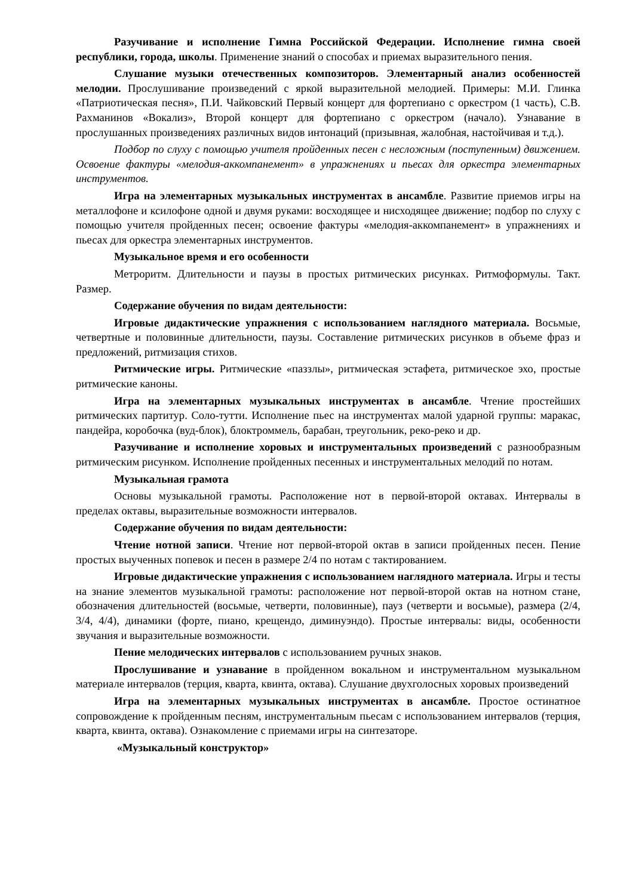Разучивание и исполнение Гимна Российской Федерации. Исполнение гимна своей республики, города, школы. Применение знаний о способах и приемах выразительного пения.
Слушание музыки отечественных композиторов. Элементарный анализ особенностей мелодии. Прослушивание произведений с яркой выразительной мелодией. Примеры: М.И. Глинка «Патриотическая песня», П.И. Чайковский Первый концерт для фортепиано с оркестром (1 часть), С.В. Рахманинов «Вокализ», Второй концерт для фортепиано с оркестром (начало). Узнавание в прослушанных произведениях различных видов интонаций (призывная, жалобная, настойчивая и т.д.).
Подбор по слуху с помощью учителя пройденных песен с несложным (поступенным) движением. Освоение фактуры «мелодия-аккомпанемент» в упражнениях и пьесах для оркестра элементарных инструментов.
Игра на элементарных музыкальных инструментах в ансамбле. Развитие приемов игры на металлофоне и ксилофоне одной и двумя руками: восходящее и нисходящее движение; подбор по слуху с помощью учителя пройденных песен; освоение фактуры «мелодия-аккомпанемент» в упражнениях и пьесах для оркестра элементарных инструментов.
Музыкальное время и его особенности
Метроритм. Длительности и паузы в простых ритмических рисунках. Ритмоформулы. Такт. Размер.
Содержание обучения по видам деятельности:
Игровые дидактические упражнения с использованием наглядного материала. Восьмые, четвертные и половинные длительности, паузы. Составление ритмических рисунков в объеме фраз и предложений, ритмизация стихов.
Ритмические игры. Ритмические «паззлы», ритмическая эстафета, ритмическое эхо, простые ритмические каноны.
Игра на элементарных музыкальных инструментах в ансамбле. Чтение простейших ритмических партитур. Соло-тутти. Исполнение пьес на инструментах малой ударной группы: маракас, пандейра, коробочка (вуд-блок), блоктроммель, барабан, треугольник, реко-реко и др.
Разучивание и исполнение хоровых и инструментальных произведений с разнообразным ритмическим рисунком. Исполнение пройденных песенных и инструментальных мелодий по нотам.
Музыкальная грамота
Основы музыкальной грамоты. Расположение нот в первой-второй октавах. Интервалы в пределах октавы, выразительные возможности интервалов.
Содержание обучения по видам деятельности:
Чтение нотной записи. Чтение нот первой-второй октав в записи пройденных песен. Пение простых выученных попевок и песен в размере 2/4 по нотам с тактированием.
Игровые дидактические упражнения с использованием наглядного материала. Игры и тесты на знание элементов музыкальной грамоты: расположение нот первой-второй октав на нотном стане, обозначения длительностей (восьмые, четверти, половинные), пауз (четверти и восьмые), размера (2/4, 3/4, 4/4), динамики (форте, пиано, крещендо, диминуэндо). Простые интервалы: виды, особенности звучания и выразительные возможности.
Пение мелодических интервалов с использованием ручных знаков.
Прослушивание и узнавание в пройденном вокальном и инструментальном музыкальном материале интервалов (терция, кварта, квинта, октава). Слушание двухголосных хоровых произведений
Игра на элементарных музыкальных инструментах в ансамбле. Простое остинатное сопровождение к пройденным песням, инструментальным пьесам с использованием интервалов (терция, кварта, квинта, октава). Ознакомление с приемами игры на синтезаторе.
«Музыкальный конструктор»